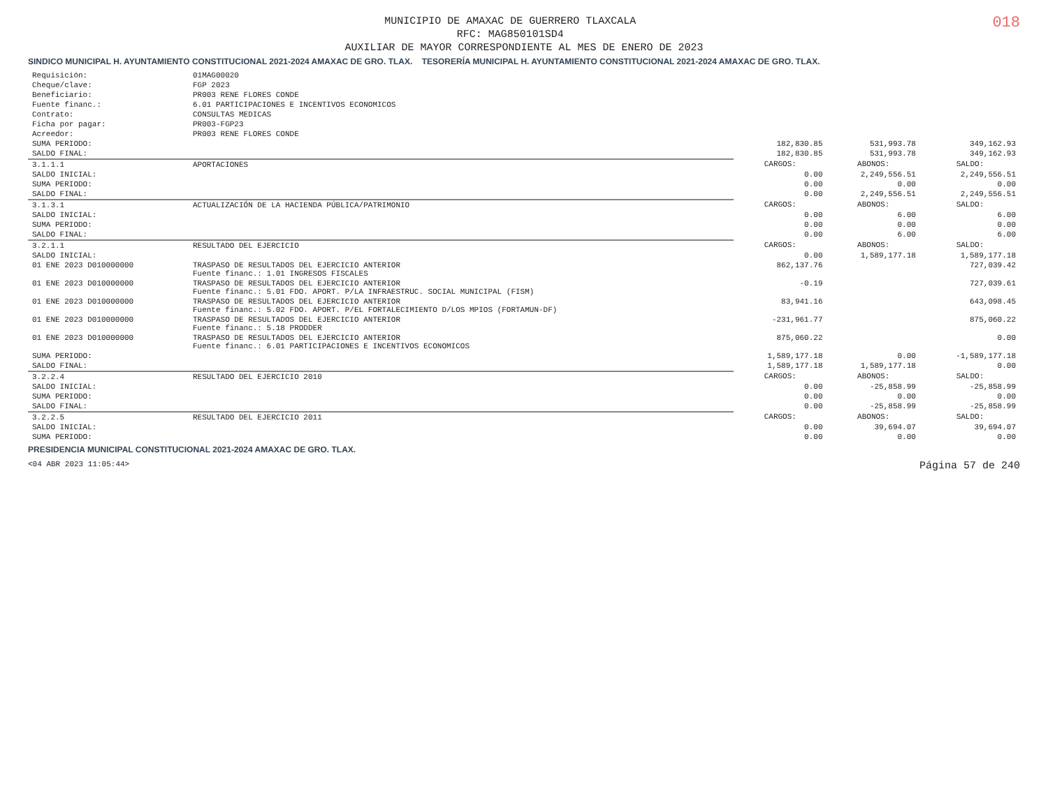018
MUNICIPIO DE AMAXAC DE GUERRERO TLAXCALA
RFC: MAG850101SD4
AUXILIAR DE MAYOR CORRESPONDIENTE AL MES DE ENERO DE 2023
SINDICO MUNICIPAL H. AYUNTAMIENTO CONSTITUCIONAL 2021-2024 AMAXAC DE GRO. TLAX. TESORERÍA MUNICIPAL H. AYUNTAMIENTO CONSTITUCIONAL 2021-2024 AMAXAC DE GRO. TLAX.
| Requisición: | 01MAG00020 | | | |
| Cheque/clave: | FGP 2023 | | | |
| Beneficiario: | PR003 RENE FLORES CONDE | | | |
| Fuente financ.: | 6.01 PARTICIPACIONES E INCENTIVOS ECONOMICOS | | | |
| Contrato: | CONSULTAS MEDICAS | | | |
| Ficha por pagar: | PR003-FGP23 | | | |
| Acreedor: | PR003 RENE FLORES CONDE | | | |
| SUMA PERIODO: | | 182,830.85 | 531,993.78 | 349,162.93 |
| SALDO FINAL: | | 182,830.85 | 531,993.78 | 349,162.93 |
| 3.1.1.1 | APORTACIONES | CARGOS: | ABONOS: | SALDO: |
| SALDO INICIAL: | | 0.00 | 2,249,556.51 | 2,249,556.51 |
| SUMA PERIODO: | | 0.00 | 0.00 | 0.00 |
| SALDO FINAL: | | 0.00 | 2,249,556.51 | 2,249,556.51 |
| 3.1.3.1 | ACTUALIZACIÓN DE LA HACIENDA PÚBLICA/PATRIMONIO | CARGOS: | ABONOS: | SALDO: |
| SALDO INICIAL: | | 0.00 | 6.00 | 6.00 |
| SUMA PERIODO: | | 0.00 | 0.00 | 0.00 |
| SALDO FINAL: | | 0.00 | 6.00 | 6.00 |
| 3.2.1.1 | RESULTADO DEL EJERCICIO | CARGOS: | ABONOS: | SALDO: |
| SALDO INICIAL: | | 0.00 | 1,589,177.18 | 1,589,177.18 |
| 01 ENE 2023 D010000000 | TRASPASO DE RESULTADOS DEL EJERCICIO ANTERIOR Fuente financ.: 1.01 INGRESOS FISCALES | 862,137.76 | | 727,039.42 |
| 01 ENE 2023 D010000000 | TRASPASO DE RESULTADOS DEL EJERCICIO ANTERIOR Fuente financ.: 5.01 FDO. APORT. P/LA INFRAESTRUC. SOCIAL MUNICIPAL (FISM) | -0.19 | | 727,039.61 |
| 01 ENE 2023 D010000000 | TRASPASO DE RESULTADOS DEL EJERCICIO ANTERIOR Fuente financ.: 5.02 FDO. APORT. P/EL FORTALECIMIENTO D/LOS MPIOS (FORTAMUN-DF) | 83,941.16 | | 643,098.45 |
| 01 ENE 2023 D010000000 | TRASPASO DE RESULTADOS DEL EJERCICIO ANTERIOR Fuente financ.: 5.18 PRODDER | -231,961.77 | | 875,060.22 |
| 01 ENE 2023 D010000000 | TRASPASO DE RESULTADOS DEL EJERCICIO ANTERIOR Fuente financ.: 6.01 PARTICIPACIONES E INCENTIVOS ECONOMICOS | 875,060.22 | | 0.00 |
| SUMA PERIODO: | | 1,589,177.18 | 0.00 | -1,589,177.18 |
| SALDO FINAL: | | 1,589,177.18 | 1,589,177.18 | 0.00 |
| 3.2.2.4 | RESULTADO DEL EJERCICIO 2010 | CARGOS: | ABONOS: | SALDO: |
| SALDO INICIAL: | | 0.00 | -25,858.99 | -25,858.99 |
| SUMA PERIODO: | | 0.00 | 0.00 | 0.00 |
| SALDO FINAL: | | 0.00 | -25,858.99 | -25,858.99 |
| 3.2.2.5 | RESULTADO DEL EJERCICIO 2011 | CARGOS: | ABONOS: | SALDO: |
| SALDO INICIAL: | | 0.00 | 39,694.07 | 39,694.07 |
| SUMA PERIODO: | | 0.00 | 0.00 | 0.00 |
PRESIDENCIA MUNICIPAL CONSTITUCIONAL 2021-2024 AMAXAC DE GRO. TLAX.
<04 ABR 2023 11:05:44> Página 57 de 240